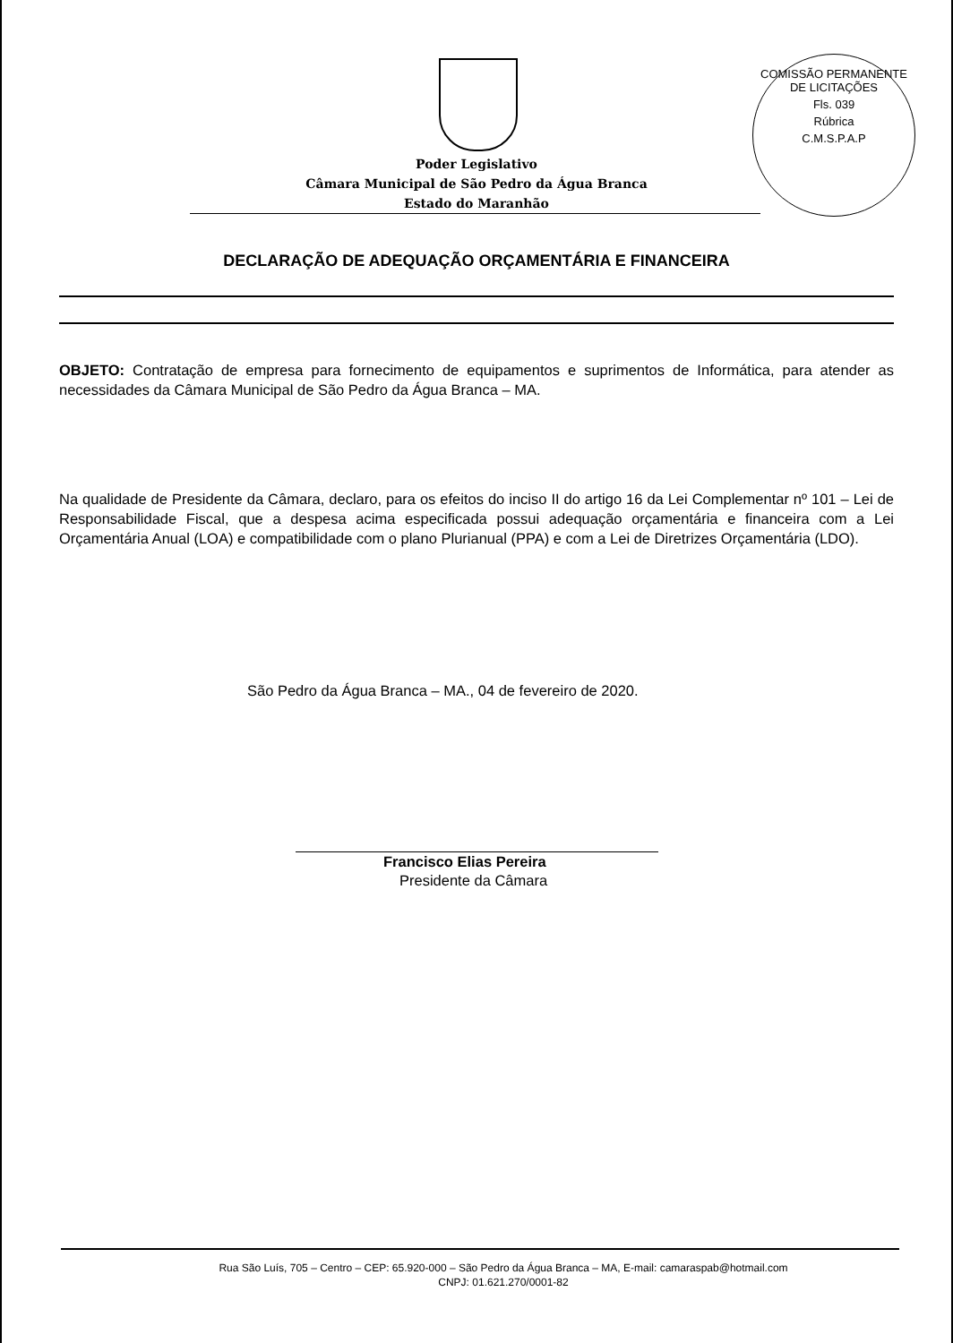COMISSÃO PERMANENTE DE LICITAÇÕES
Fls. 039
Rúbrica
C.M.S.P.A.P
Poder Legislativo
Câmara Municipal de São Pedro da Água Branca
Estado do Maranhão
DECLARAÇÃO DE ADEQUAÇÃO ORÇAMENTÁRIA E FINANCEIRA
OBJETO: Contratação de empresa para fornecimento de equipamentos e suprimentos de Informática, para atender as necessidades da Câmara Municipal de São Pedro da Água Branca – MA.
Na qualidade de Presidente da Câmara, declaro, para os efeitos do inciso II do artigo 16 da Lei Complementar nº 101 – Lei de Responsabilidade Fiscal, que a despesa acima especificada possui adequação orçamentária e financeira com a Lei Orçamentária Anual (LOA) e compatibilidade com o plano Plurianual (PPA) e com a Lei de Diretrizes Orçamentária (LDO).
São Pedro da Água Branca – MA., 04 de fevereiro de 2020.
Francisco Elias Pereira
Presidente da Câmara
Rua São Luís, 705 – Centro – CEP: 65.920-000 – São Pedro da Água Branca – MA, E-mail: camaraspab@hotmail.com
CNPJ: 01.621.270/0001-82